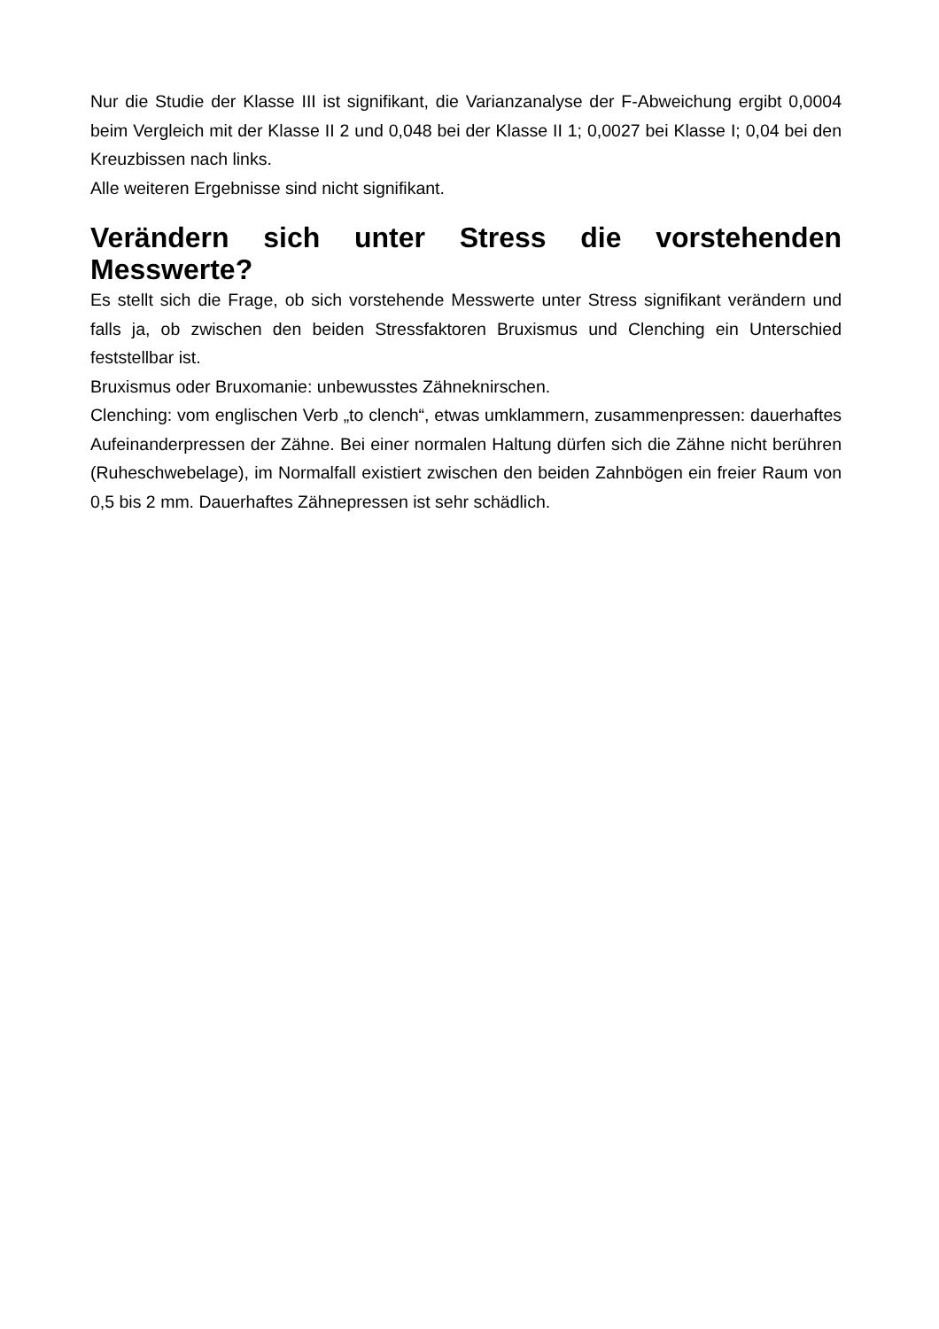Nur die Studie der Klasse III ist signifikant, die Varianzanalyse der F-Abweichung ergibt 0,0004 beim Vergleich mit der Klasse II 2 und 0,048 bei der Klasse II 1; 0,0027 bei Klasse I; 0,04 bei den Kreuzbissen nach links.
Alle weiteren Ergebnisse sind nicht signifikant.
Verändern sich unter Stress die vorstehenden Messwerte?
Es stellt sich die Frage, ob sich vorstehende Messwerte unter Stress signifikant verändern und falls ja, ob zwischen den beiden Stressfaktoren Bruxismus und Clenching ein Unterschied feststellbar ist.
Bruxismus oder Bruxomanie: unbewusstes Zähneknirschen.
Clenching: vom englischen Verb „to clench“, etwas umklammern, zusammenpressen: dauerhaftes Aufeinanderpressen der Zähne. Bei einer normalen Haltung dürfen sich die Zähne nicht berühren (Ruheschwebelage), im Normalfall existiert zwischen den beiden Zahnbögen ein freier Raum von 0,5 bis 2 mm. Dauerhaftes Zähnepressen ist sehr schädlich.